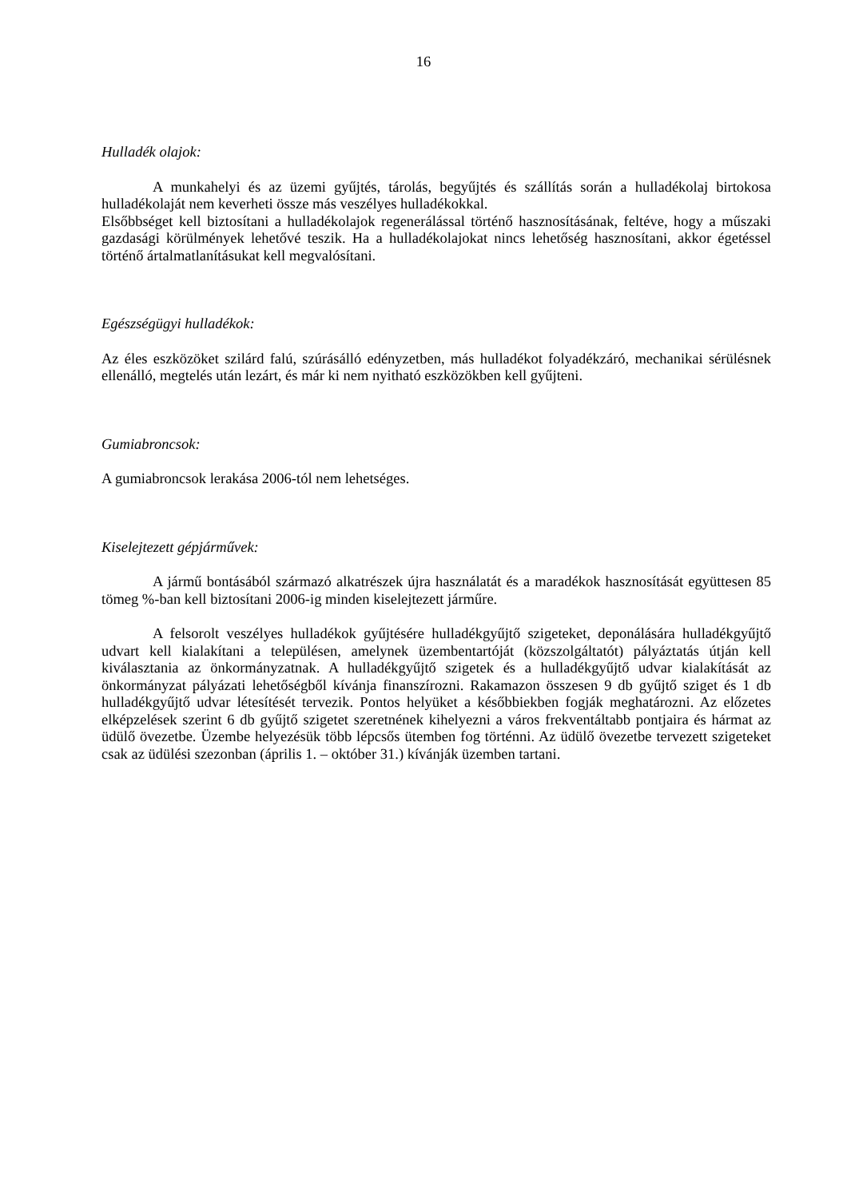16
Hulladék olajok:
A munkahelyi és az üzemi gyűjtés, tárolás, begyűjtés és szállítás során a hulladékolaj birtokosa hulladékolaját nem keverheti össze más veszélyes hulladékokkal.
Elsőbbséget kell biztosítani a hulladékolajok regenerálással történő hasznosításának, feltéve, hogy a műszaki gazdasági körülmények lehetővé teszik. Ha a hulladékolajokat nincs lehetőség hasznosítani, akkor égetéssel történő ártalmatlanításukat kell megvalósítani.
Egészségügyi hulladékok:
Az éles eszközöket szilárd falú, szúrásálló edényzetben, más hulladékot folyadékzáró, mechanikai sérülésnek ellenálló, megtelés után lezárt, és már ki nem nyitható eszközökben kell gyűjteni.
Gumiabroncsok:
A gumiabroncsok lerakása 2006-tól nem lehetséges.
Kiselejtezett gépjárművek:
A jármű bontásából származó alkatrészek újra használatát és a maradékok hasznosítását együttesen 85 tömeg %-ban kell biztosítani 2006-ig minden kiselejtezett járműre.
A felsorolt veszélyes hulladékok gyűjtésére hulladékgyűjtő szigeteket, deponálására hulladékgyűjtő udvart kell kialakítani a településen, amelynek üzembentartóját (közszolgáltatót) pályáztatás útján kell kiválasztania az önkormányzatnak. A hulladékgyűjtő szigetek és a hulladékgyűjtő udvar kialakítását az önkormányzat pályázati lehetőségből kívánja finanszírozni. Rakamazon összesen 9 db gyűjtő sziget és 1 db hulladékgyűjtő udvar létesítését tervezik. Pontos helyüket a későbbiekben fogják meghatározni. Az előzetes elképzelések szerint 6 db gyűjtő szigetet szeretnének kihelyezni a város frekventáltabb pontjaira és hármat az üdülő övezetbe. Üzembe helyezésük több lépcsős ütemben fog történni. Az üdülő övezetbe tervezett szigeteket csak az üdülési szezonban (április 1. – október 31.) kívánják üzemben tartani.